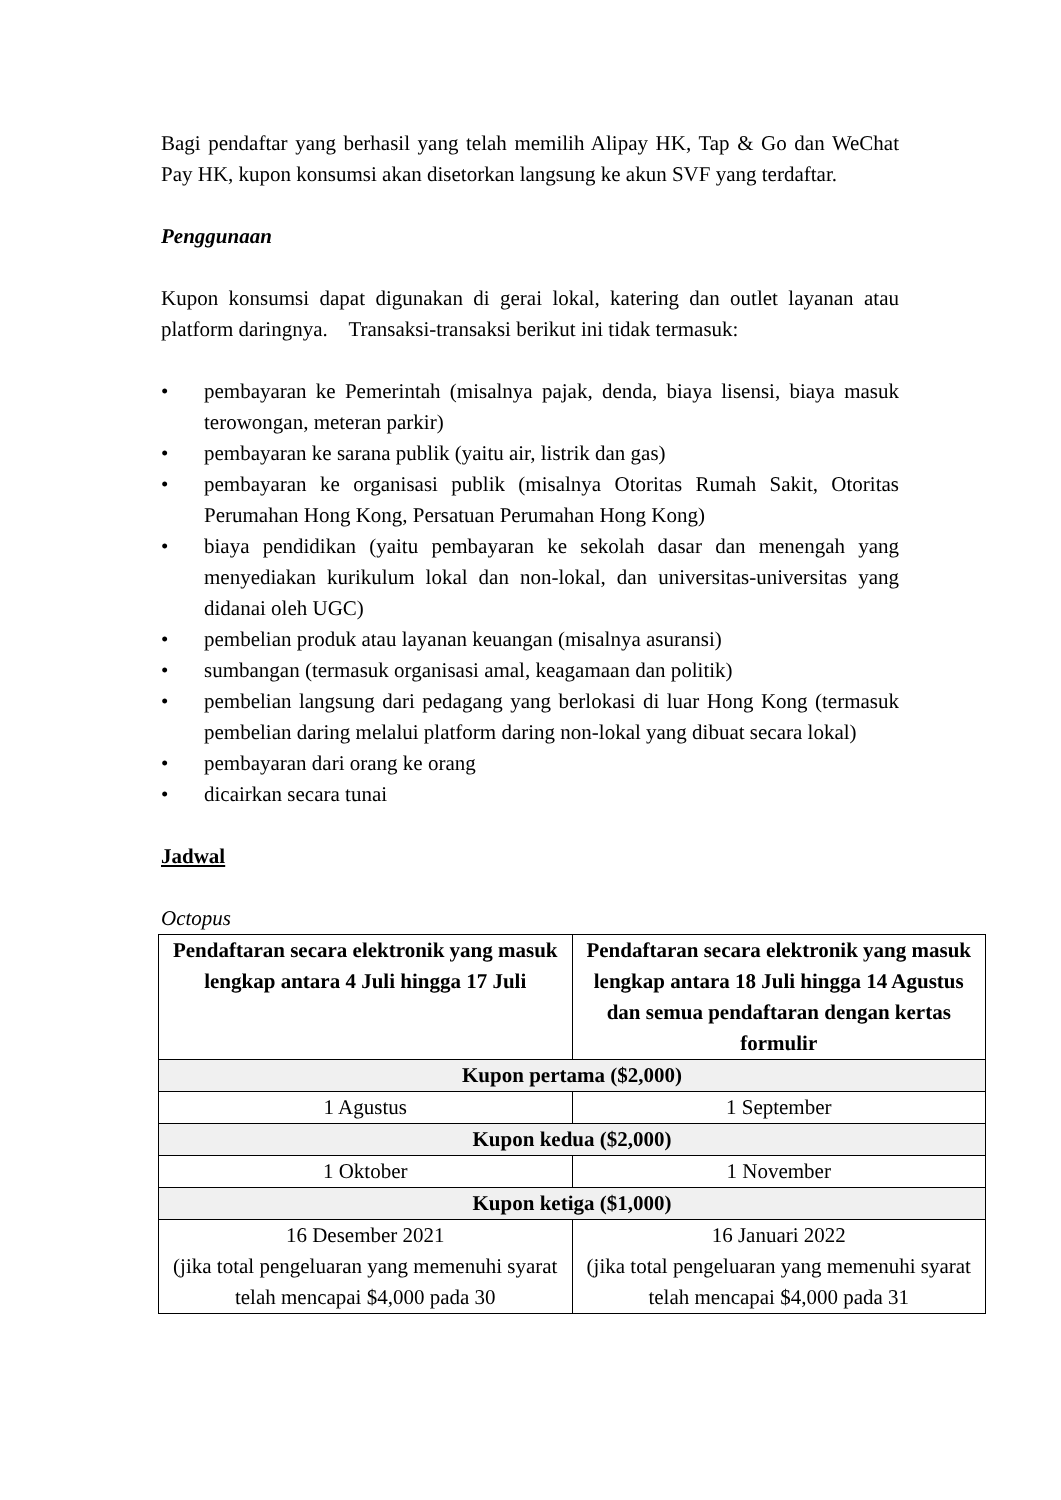Bagi pendaftar yang berhasil yang telah memilih Alipay HK, Tap & Go dan WeChat Pay HK, kupon konsumsi akan disetorkan langsung ke akun SVF yang terdaftar.
Penggunaan
Kupon konsumsi dapat digunakan di gerai lokal, katering dan outlet layanan atau platform daringnya. Transaksi-transaksi berikut ini tidak termasuk:
• pembayaran ke Pemerintah (misalnya pajak, denda, biaya lisensi, biaya masuk terowongan, meteran parkir)
• pembayaran ke sarana publik (yaitu air, listrik dan gas)
• pembayaran ke organisasi publik (misalnya Otoritas Rumah Sakit, Otoritas Perumahan Hong Kong, Persatuan Perumahan Hong Kong)
• biaya pendidikan (yaitu pembayaran ke sekolah dasar dan menengah yang menyediakan kurikulum lokal dan non-lokal, dan universitas-universitas yang didanai oleh UGC)
• pembelian produk atau layanan keuangan (misalnya asuransi)
• sumbangan (termasuk organisasi amal, keagamaan dan politik)
• pembelian langsung dari pedagang yang berlokasi di luar Hong Kong (termasuk pembelian daring melalui platform daring non-lokal yang dibuat secara lokal)
• pembayaran dari orang ke orang
• dicairkan secara tunai
Jadwal
Octopus
| Pendaftaran secara elektronik yang masuk lengkap antara 4 Juli hingga 17 Juli | Pendaftaran secara elektronik yang masuk lengkap antara 18 Juli hingga 14 Agustus dan semua pendaftaran dengan kertas formulir |
| --- | --- |
| Kupon pertama ($2,000) | |
| 1 Agustus | 1 September |
| Kupon kedua ($2,000) | |
| 1 Oktober | 1 November |
| Kupon ketiga ($1,000) | |
| 16 Desember 2021 (jika total pengeluaran yang memenuhi syarat telah mencapai $4,000 pada 30 | 16 Januari 2022 (jika total pengeluaran yang memenuhi syarat telah mencapai $4,000 pada 31 |